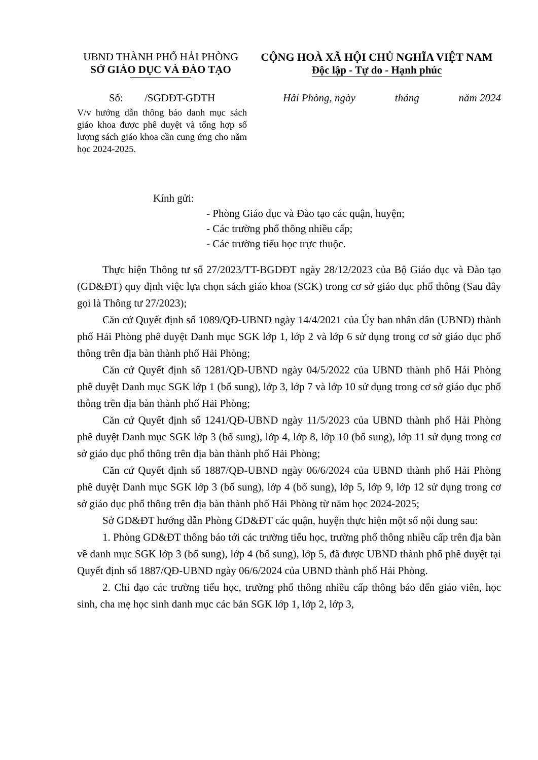UBND THÀNH PHỐ HẢI PHÒNG
SỞ GIÁO DỤC VÀ ĐÀO TẠO
CỘNG HOÀ XÃ HỘI CHỦ NGHĨA VIỆT NAM
Độc lập - Tự do - Hạnh phúc
Số: /SGDĐT-GDTH
V/v hướng dẫn thông báo danh mục sách giáo khoa được phê duyệt và tổng hợp số lượng sách giáo khoa cần cung ứng cho năm học 2024-2025.
Hải Phòng, ngày tháng năm 2024
Kính gửi:
- Phòng Giáo dục và Đào tạo các quận, huyện;
- Các trường phổ thông nhiều cấp;
- Các trường tiểu học trực thuộc.
Thực hiện Thông tư số 27/2023/TT-BGDĐT ngày 28/12/2023 của Bộ Giáo dục và Đào tạo (GD&ĐT) quy định việc lựa chọn sách giáo khoa (SGK) trong cơ sở giáo dục phổ thông (Sau đây gọi là Thông tư 27/2023);
Căn cứ Quyết định số 1089/QĐ-UBND ngày 14/4/2021 của Ủy ban nhân dân (UBND) thành phố Hải Phòng phê duyệt Danh mục SGK lớp 1, lớp 2 và lớp 6 sử dụng trong cơ sở giáo dục phổ thông trên địa bàn thành phố Hải Phòng;
Căn cứ Quyết định số 1281/QĐ-UBND ngày 04/5/2022 của UBND thành phố Hải Phòng phê duyệt Danh mục SGK lớp 1 (bổ sung), lớp 3, lớp 7 và lớp 10 sử dụng trong cơ sở giáo dục phổ thông trên địa bàn thành phố Hải Phòng;
Căn cứ Quyết định số 1241/QĐ-UBND ngày 11/5/2023 của UBND thành phố Hải Phòng phê duyệt Danh mục SGK lớp 3 (bổ sung), lớp 4, lớp 8, lớp 10 (bổ sung), lớp 11 sử dụng trong cơ sở giáo dục phổ thông trên địa bàn thành phố Hải Phòng;
Căn cứ Quyết định số 1887/QĐ-UBND ngày 06/6/2024 của UBND thành phố Hải Phòng phê duyệt Danh mục SGK lớp 3 (bổ sung), lớp 4 (bổ sung), lớp 5, lớp 9, lớp 12 sử dụng trong cơ sở giáo dục phổ thông trên địa bàn thành phố Hải Phòng từ năm học 2024-2025;
Sở GD&ĐT hướng dẫn Phòng GD&ĐT các quận, huyện thực hiện một số nội dung sau:
1. Phòng GD&ĐT thông báo tới các trường tiểu học, trường phổ thông nhiều cấp trên địa bàn về danh mục SGK lớp 3 (bổ sung), lớp 4 (bổ sung), lớp 5, đã được UBND thành phố phê duyệt tại Quyết định số 1887/QĐ-UBND ngày 06/6/2024 của UBND thành phố Hải Phòng.
2. Chỉ đạo các trường tiểu học, trường phổ thông nhiều cấp thông báo đến giáo viên, học sinh, cha mẹ học sinh danh mục các bản SGK lớp 1, lớp 2, lớp 3,